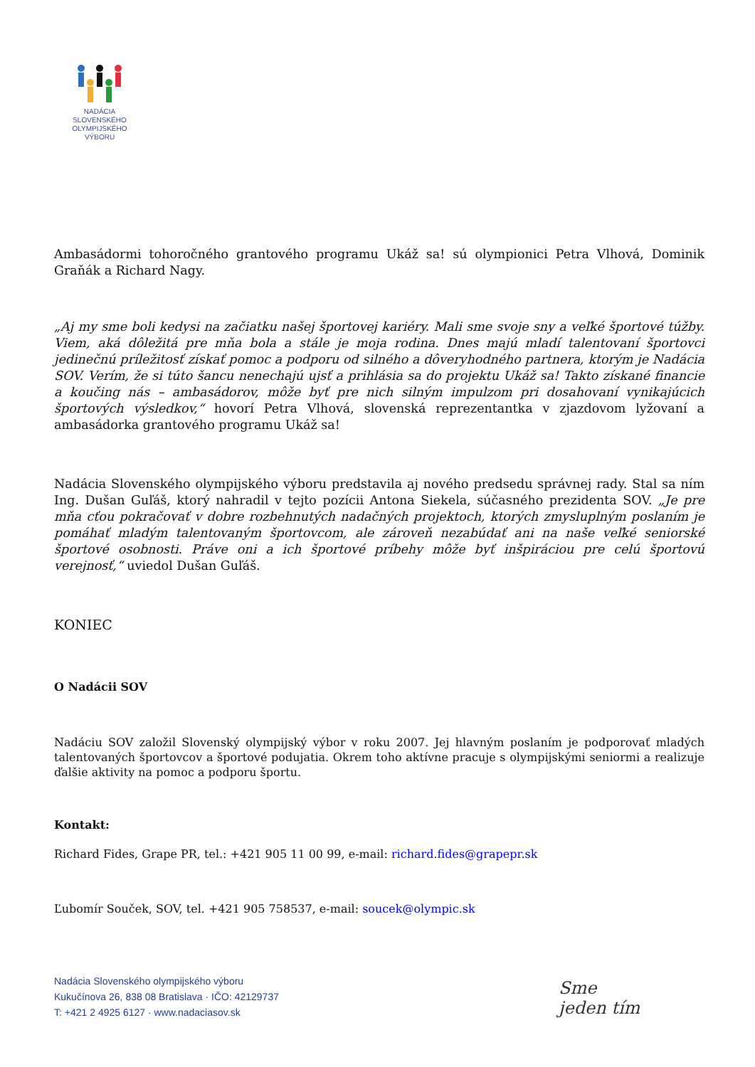NADÁCIA
SLOVENSKÉHO
OLYMPIJSKÉHO
VÝBORU
Ambasádormi tohoročného grantového programu Ukáž sa! sú olympionici Petra Vlhová, Dominik Graňák a Richard Nagy.
„Aj my sme boli kedysi na začiatku našej športovej kariéry. Mali sme svoje sny a veľké športové túžby. Viem, aká dôležitá pre mňa bola a stále je moja rodina. Dnes majú mladí talentovaní športovci jedinečnú príležitosť získať pomoc a podporu od silného a dôveryhodného partnera, ktorým je Nadácia SOV. Verím, že si túto šancu nenechajú ujsť a prihlásia sa do projektu Ukáž sa! Takto získané financie a koučing nás – ambasádorov, môže byť pre nich silným impulzom pri dosahovaní vynikajúcich športových výsledkov,“ hovorí Petra Vlhová, slovenská reprezentantka v zjazdovom lyžovaní a ambasádorka grantového programu Ukáž sa!
Nadácia Slovenského olympijského výboru predstavila aj nového predsedu správnej rady. Stal sa ním Ing. Dušan Guľáš, ktorý nahradil v tejto pozícii Antona Siekela, súčasného prezidenta SOV. „Je pre mňa cťou pokračovať v dobre rozbehnutých nadačných projektoch, ktorých zmysluplným poslaním je pomáhať mladým talentovaným športovcom, ale zároveň nezabúdať ani na naše veľké seniorské športové osobnosti. Práve oni a ich športové príbehy môže byť inšpiráciou pre celú športovú verejnosť,“ uviedol Dušan Guľáš.
KONIEC
O Nadácii SOV
Nadáciu SOV založil Slovenský olympijský výbor v roku 2007. Jej hlavným poslaním je podporovať mladých talentovaných športovcov a športové podujatia. Okrem toho aktívne pracuje s olympijskými seniormi a realizuje ďalšie aktivity na pomoc a podporu športu.
Kontakt:
Richard Fides, Grape PR, tel.: +421 905 11 00 99, e-mail: richard.fides@grapepr.sk
Ľubomír Souček, SOV, tel. +421 905 758537, e-mail: soucek@olympic.sk
Nadácia Slovenského olympijského výboru
Kukučínova 26, 838 08 Bratislava · IČO: 42129737
T: +421 2 4925 6127 · www.nadaciasov.sk
Sme
jeden tím